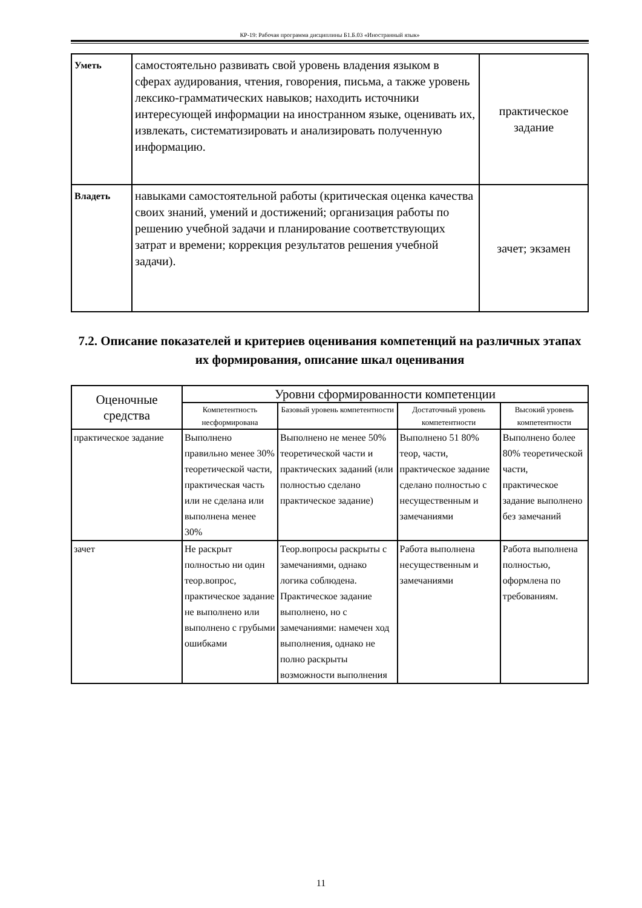КР-19: Рабочая программа дисциплины Б1.Б.03 «Иностранный язык»
| Уметь | самостоятельно развивать свой уровень владения языком в сферах аудирования, чтения, говорения, письма, а также уровень лексико-грамматических навыков; находить источники интересующей информации на иностранном языке, оценивать их, извлекать, систематизировать и анализировать полученную информацию. | практическое задание |
| Владеть | навыками самостоятельной работы (критическая оценка качества своих знаний, умений и достижений; организация работы по решению учебной задачи и планирование соответствующих затрат и времени; коррекция результатов решения учебной задачи). | зачет; экзамен |
7.2. Описание показателей и критериев оценивания компетенций на различных этапах их формирования, описание шкал оценивания
| Оценочные средства | Уровни сформированности компетенции | | | |
| --- | --- | --- | --- | --- |
| | Компетентность несформирована | Базовый уровень компетентности | Достаточный уровень компетентности | Высокий уровень компетентности |
| практическое задание | Выполнено правильно менее 30% теоретической части, практическая часть или не сделана или выполнена менее 30% | Выполнено не менее 50% теоретической части и практических заданий (или полностью сделано практическое задание) | Выполнено 51 80% теор, части, практическое задание сделано полностью с несущественным и замечаниями | Выполнено более 80% теоретической части, практическое задание выполнено без замечаний |
| зачет | Не раскрыт полностью ни один теор.вопрос, практическое задание не выполнено или выполнено с грубыми ошибками | Теор.вопросы раскрыты с замечаниями, однако логика соблюдена. Практическое задание выполнено, но с замечаниями: намечен ход выполнения, однако не полно раскрыты возможности выполнения | Работа выполнена несущественным и замечаниями | Работа выполнена полностью, оформлена по требованиям. |
11